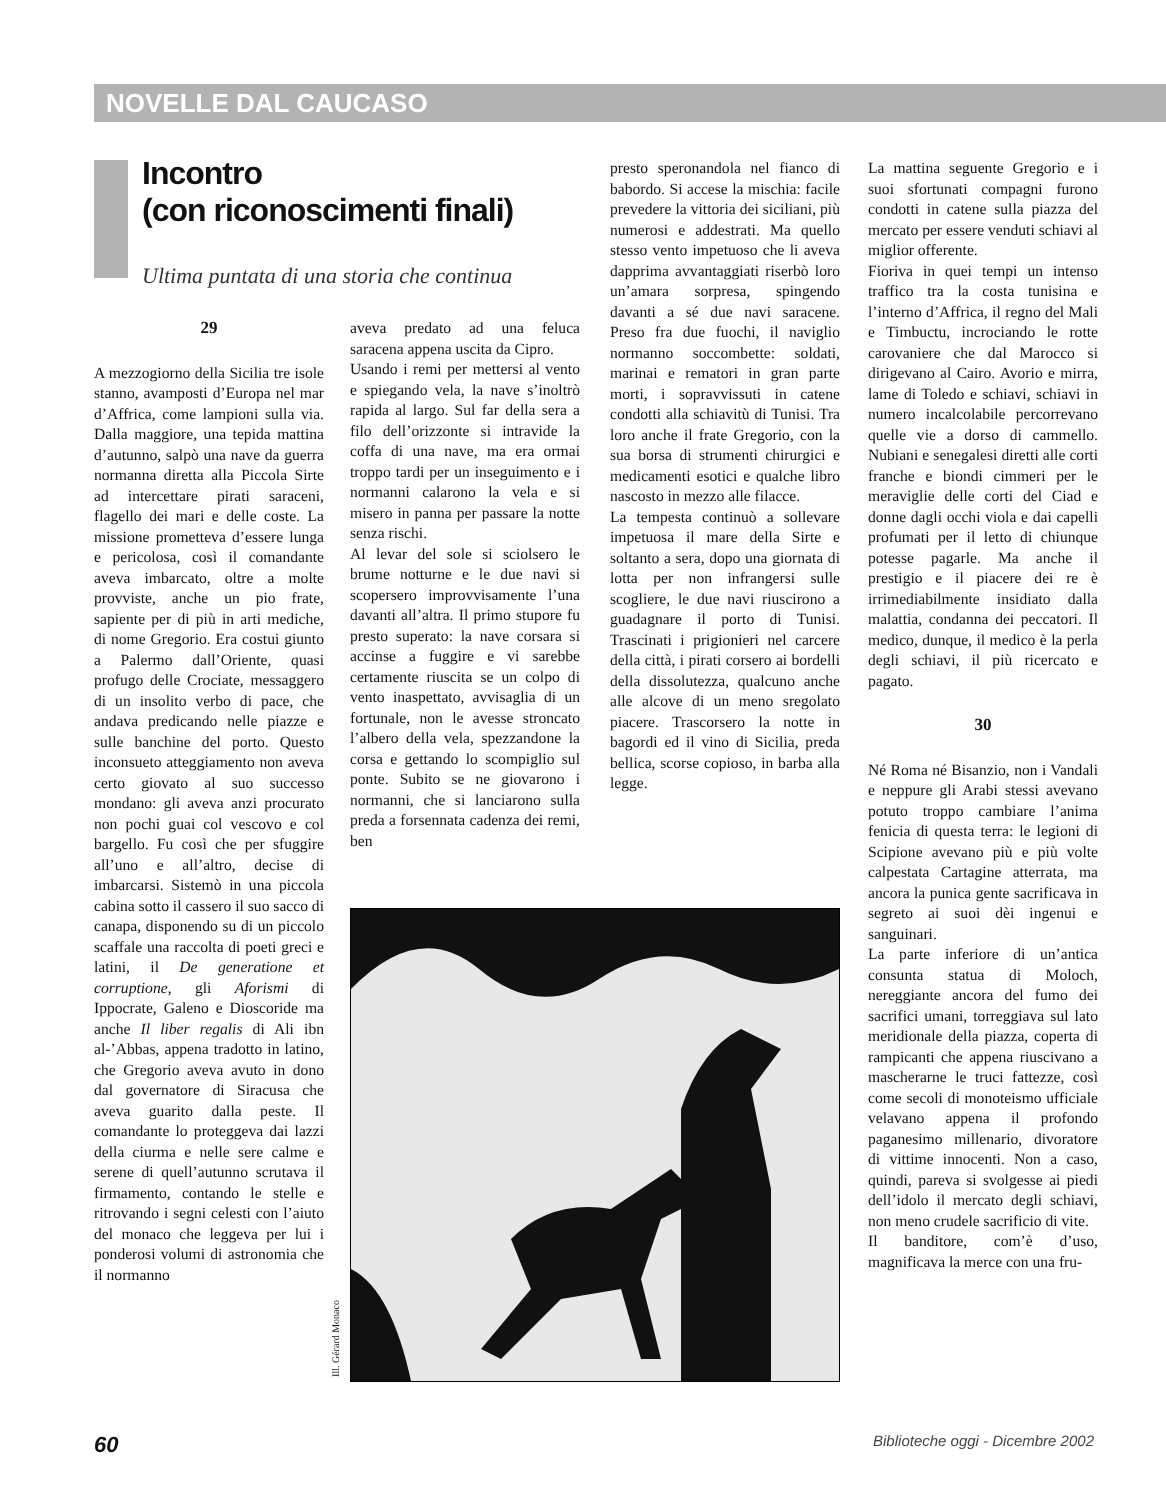NOVELLE DAL CAUCASO
Incontro
(con riconoscimenti finali)
Ultima puntata di una storia che continua
29
A mezzogiorno della Sicilia tre isole stanno, avamposti d’Europa nel mar d’Affrica, come lampioni sulla via. Dalla maggiore, una tepida mattina d’autunno, salpò una nave da guerra normanna diretta alla Piccola Sirte ad intercettare pirati saraceni, flagello dei mari e delle coste. La missione prometteva d’essere lunga e pericolosa, così il comandante aveva imbarcato, oltre a molte provviste, anche un pio frate, sapiente per di più in arti mediche, di nome Gregorio. Era costui giunto a Palermo dall’Oriente, quasi profugo delle Crociate, messaggero di un insolito verbo di pace, che andava predicando nelle piazze e sulle banchine del porto. Questo inconsueto atteggiamento non aveva certo giovato al suo successo mondano: gli aveva anzi procurato non pochi guai col vescovo e col bargello. Fu così che per sfuggire all’uno e all’altro, decise di imbarcarsi. Sistemò in una piccola cabina sotto il cassero il suo sacco di canapa, disponendo su di un piccolo scaffale una raccolta di poeti greci e latini, il De generatione et corruptione, gli Aforismi di Ippocrate, Galeno e Dioscoride ma anche Il liber regalis di Ali ibn al-’Abbas, appena tradotto in latino, che Gregorio aveva avuto in dono dal governatore di Siracusa che aveva guarito dalla peste. Il comandante lo proteggeva dai lazzi della ciurma e nelle sere calme e serene di quell’autunno scrutava il firmamento, contando le stelle e ritrovando i segni celesti con l’aiuto del monaco che leggeva per lui i ponderosi volumi di astronomia che il normanno
aveva predato ad una feluca saracena appena uscita da Cipro.
Usando i remi per mettersi al vento e spiegando vela, la nave s’inoltrò rapida al largo. Sul far della sera a filo dell’orizzonte si intravide la coffa di una nave, ma era ormai troppo tardi per un inseguimento e i normanni calarono la vela e si misero in panna per passare la notte senza rischi.
Al levar del sole si sciolsero le brume notturne e le due navi si scopersero improvvisamente l’una davanti all’altra. Il primo stupore fu presto superato: la nave corsara si accinse a fuggire e vi sarebbe certamente riuscita se un colpo di vento inaspettato, avvisaglia di un fortunale, non le avesse stroncato l’albero della vela, spezzandone la corsa e gettando lo scompiglio sul ponte. Subito se ne giovarono i normanni, che si lanciarono sulla preda a forsennata cadenza dei remi, ben
presto speronandola nel fianco di babordo. Si accese la mischia: facile prevedere la vittoria dei siciliani, più numerosi e addestrati. Ma quello stesso vento impetuoso che li aveva dapprima avvantaggiati riserbò loro un’amara sorpresa, spingendo davanti a sé due navi saracene. Preso fra due fuochi, il naviglio normanno soccombette: soldati, marinai e rematori in gran parte morti, i sopravvissuti in catene condotti alla schiavitù di Tunisi. Tra loro anche il frate Gregorio, con la sua borsa di strumenti chirurgici e medicamenti esotici e qualche libro nascosto in mezzo alle filacce.
La tempesta continuò a sollevare impetuosa il mare della Sirte e soltanto a sera, dopo una giornata di lotta per non infrangersi sulle scogliere, le due navi riuscirono a guadagnare il porto di Tunisi. Trascinati i prigionieri nel carcere della città, i pirati corsero ai bordelli della dissolutezza, qualcuno anche alle alcove di un meno sregolato piacere. Trascorsero la notte in bagordi ed il vino di Sicilia, preda bellica, scorse copioso, in barba alla legge.
La mattina seguente Gregorio e i suoi sfortunati compagni furono condotti in catene sulla piazza del mercato per essere venduti schiavi al miglior offerente.
Fioriva in quei tempi un intenso traffico tra la costa tunisina e l’interno d’Affrica, il regno del Mali e Timbuctu, incrociando le rotte carovaniere che dal Marocco si dirigevano al Cairo. Avorio e mirra, lame di Toledo e schiavi, schiavi in numero incalcolabile percorrevano quelle vie a dorso di cammello. Nubiani e senegalesi diretti alle corti franche e biondi cimmeri per le meraviglie delle corti del Ciad e donne dagli occhi viola e dai capelli profumati per il letto di chiunque potesse pagarle. Ma anche il prestigio e il piacere dei re è irrimediabilmente insidiato dalla malattia, condanna dei peccatori. Il medico, dunque, il medico è la perla degli schiavi, il più ricercato e pagato.
30
Né Roma né Bisanzio, non i Vandali e neppure gli Arabi stessi avevano potuto troppo cambiare l’anima fenicia di questa terra: le legioni di Scipione avevano più e più volte calpestata Cartagine atterrata, ma ancora la punica gente sacrificava in segreto ai suoi dèi ingenui e sanguinari.
La parte inferiore di un’antica consunta statua di Moloch, nereggiante ancora del fumo dei sacrifici umani, torreggiava sul lato meridionale della piazza, coperta di rampicanti che appena riuscivano a mascherarne le truci fattezze, così come secoli di monoteismo ufficiale velavano appena il profondo paganesimo millenario, divoratore di vittime innocenti. Non a caso, quindi, pareva si svolgesse ai piedi dell’idolo il mercato degli schiavi, non meno crudele sacrificio di vite.
Il banditore, com’è d’uso, magnificava la merce con una fru-
Ill. Gérard Monaco
60 Biblioteche oggi - Dicembre 2002